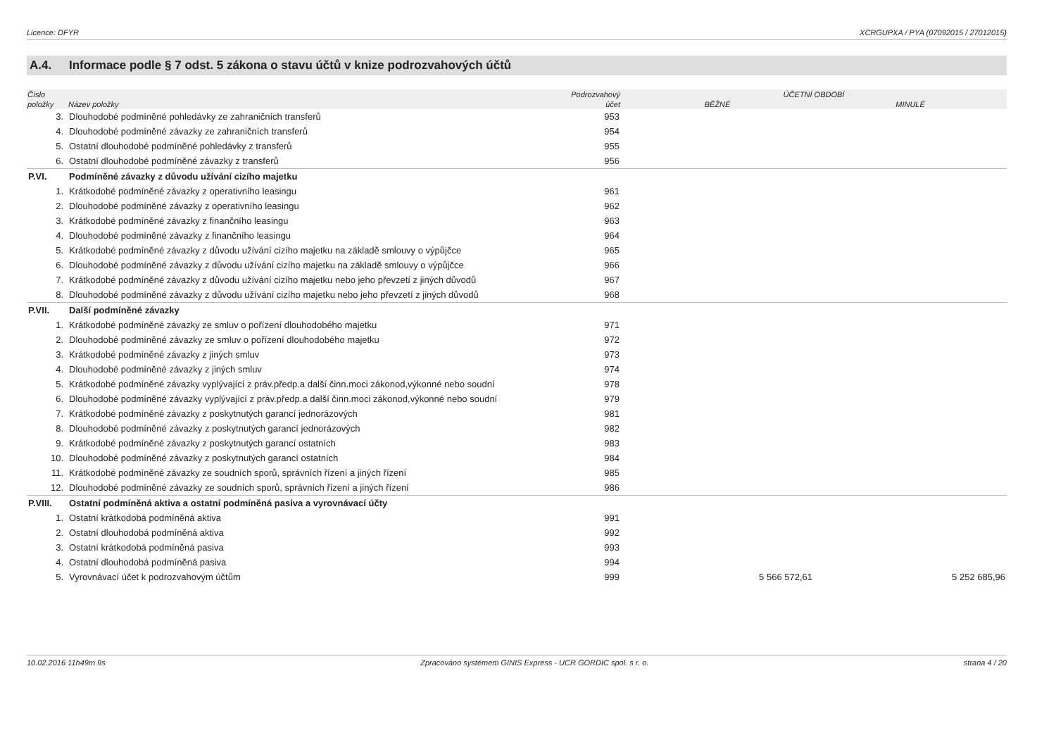Licence: DFYR XCRGUPXA / PYA (07092015 / 27012015)
A.4. Informace podle § 7 odst. 5 zákona o stavu účtů v knize podrozvahových účtů
| Číslo | | Podrozvahový | ÚČETNÍ OBDOBÍ | |
| --- | --- | --- | --- | --- |
| položky | Název položky | účet | BĚŽNÉ | MINULÉ |
| 3. | Dlouhodobé podmíněné pohledávky ze zahraničních transferů | 953 | | |
| 4. | Dlouhodobé podmíněné závazky ze zahraničních transferů | 954 | | |
| 5. | Ostatní dlouhodobé podmíněné pohledávky z transferů | 955 | | |
| 6. | Ostatní dlouhodobé podmíněné závazky z transferů | 956 | | |
| P.VI. | Podmíněné závazky z důvodu užívání cizího majetku | | | |
| 1. | Krátkodobé podmíněné závazky z operativního leasingu | 961 | | |
| 2. | Dlouhodobé podmíněné závazky z operativního leasingu | 962 | | |
| 3. | Krátkodobé podmíněné závazky z finančního leasingu | 963 | | |
| 4. | Dlouhodobé podmíněné závazky z finančního leasingu | 964 | | |
| 5. | Krátkodobé podmíněné závazky z důvodu užívání cizího majetku na základě smlouvy o výpůjčce | 965 | | |
| 6. | Dlouhodobé podmíněné závazky z důvodu užívání cizího majetku na základě smlouvy o výpůjčce | 966 | | |
| 7. | Krátkodobé podmíněné závazky z důvodu užívání cizího majetku nebo jeho převzetí z jiných důvodů | 967 | | |
| 8. | Dlouhodobé podmíněné závazky z důvodu užívání cizího majetku nebo jeho převzetí z jiných důvodů | 968 | | |
| P.VII. | Další podmíněné závazky | | | |
| 1. | Krátkodobé podmíněné závazky ze smluv o pořízení dlouhodobého majetku | 971 | | |
| 2. | Dlouhodobé podmíněné závazky ze smluv o pořízení dlouhodobého majetku | 972 | | |
| 3. | Krátkodobé podmíněné závazky z jiných smluv | 973 | | |
| 4. | Dlouhodobé podmíněné závazky z jiných smluv | 974 | | |
| 5. | Krátkodobé podmíněné závazky vyplývající z práv.předp.a další činn.moci zákonod,výkonné nebo soudní | 978 | | |
| 6. | Dlouhodobé podmíněné závazky vyplývající z práv.předp.a další činn.moci zákonod,výkonné nebo soudní | 979 | | |
| 7. | Krátkodobé podmíněné závazky z poskytnutých garancí jednorázových | 981 | | |
| 8. | Dlouhodobé podmíněné závazky z poskytnutých garancí jednorázových | 982 | | |
| 9. | Krátkodobé podmíněné závazky z poskytnutých garancí ostatních | 983 | | |
| 10. | Dlouhodobé podmíněné závazky z poskytnutých garancí ostatních | 984 | | |
| 11. | Krátkodobé podmíněné závazky ze soudních sporů, správních řízení a jiných řízení | 985 | | |
| 12. | Dlouhodobé podmíněné závazky ze soudních sporů, správních řízení a jiných řízení | 986 | | |
| P.VIII. | Ostatní podmíněná aktiva a ostatní podmíněná pasiva a vyrovnávací účty | | | |
| 1. | Ostatní krátkodobá podmíněná aktiva | 991 | | |
| 2. | Ostatní dlouhodobá podmíněná aktiva | 992 | | |
| 3. | Ostatní krátkodobá podmíněná pasiva | 993 | | |
| 4. | Ostatní dlouhodobá podmíněná pasiva | 994 | | |
| 5. | Vyrovnávací účet k podrozvahovým účtům | 999 | 5 566 572,61 | 5 252 685,96 |
10.02.2016 11h49m 9s Zpracováno systémem GINIS Express - UCR GORDIC spol. s r. o. strana 4 / 20